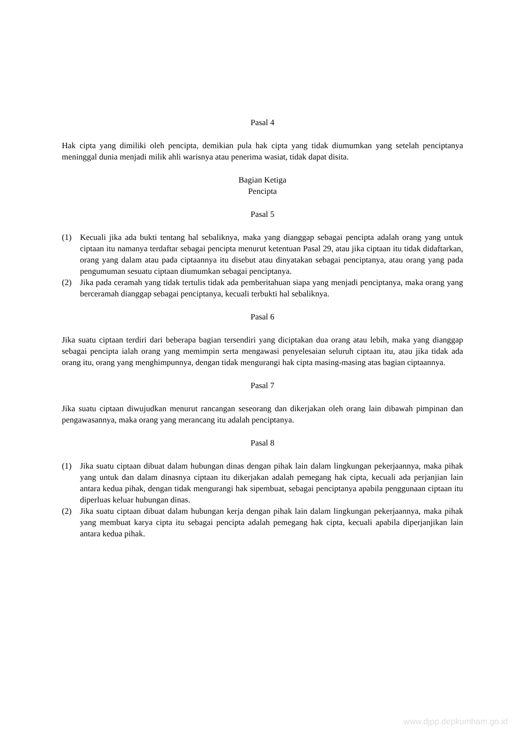Pasal 4
Hak cipta yang dimiliki oleh pencipta, demikian pula hak cipta yang tidak diumumkan yang setelah penciptanya meninggal dunia menjadi milik ahli warisnya atau penerima wasiat, tidak dapat disita.
Bagian Ketiga
Pencipta
Pasal 5
(1) Kecuali jika ada bukti tentang hal sebaliknya, maka yang dianggap sebagai pencipta adalah orang yang untuk ciptaan itu namanya terdaftar sebagai pencipta menurut ketentuan Pasal 29, atau jika ciptaan itu tidak didaftarkan, orang yang dalam atau pada ciptaannya itu disebut atau dinyatakan sebagai penciptanya, atau orang yang pada pengumuman sesuatu ciptaan diumumkan sebagai penciptanya.
(2) Jika pada ceramah yang tidak tertulis tidak ada pemberitahuan siapa yang menjadi penciptanya, maka orang yang berceramah dianggap sebagai penciptanya, kecuali terbukti hal sebaliknya.
Pasal 6
Jika suatu ciptaan terdiri dari beberapa bagian tersendiri yang diciptakan dua orang atau lebih, maka yang dianggap sebagai pencipta ialah orang yang memimpin serta mengawasi penyelesaian seluruh ciptaan itu, atau jika tidak ada orang itu, orang yang menghimpunnya, dengan tidak mengurangi hak cipta masing-masing atas bagian ciptaannya.
Pasal 7
Jika suatu ciptaan diwujudkan menurut rancangan seseorang dan dikerjakan oleh orang lain dibawah pimpinan dan pengawasannya, maka orang yang merancang itu adalah penciptanya.
Pasal 8
(1) Jika suatu ciptaan dibuat dalam hubungan dinas dengan pihak lain dalam lingkungan pekerjaannya, maka pihak yang untuk dan dalam dinasnya ciptaan itu dikerjakan adalah pemegang hak cipta, kecuali ada perjanjian lain antara kedua pihak, dengan tidak mengurangi hak sipembuat, sebagai penciptanya apabila penggunaan ciptaan itu diperluas keluar hubungan dinas.
(2) Jika suatu ciptaan dibuat dalam hubungan kerja dengan pihak lain dalam lingkungan pekerjaannya, maka pihak yang membuat karya cipta itu sebagai pencipta adalah pemegang hak cipta, kecuali apabila diperjanjikan lain antara kedua pihak.
www.djpp.depkumham.go.id